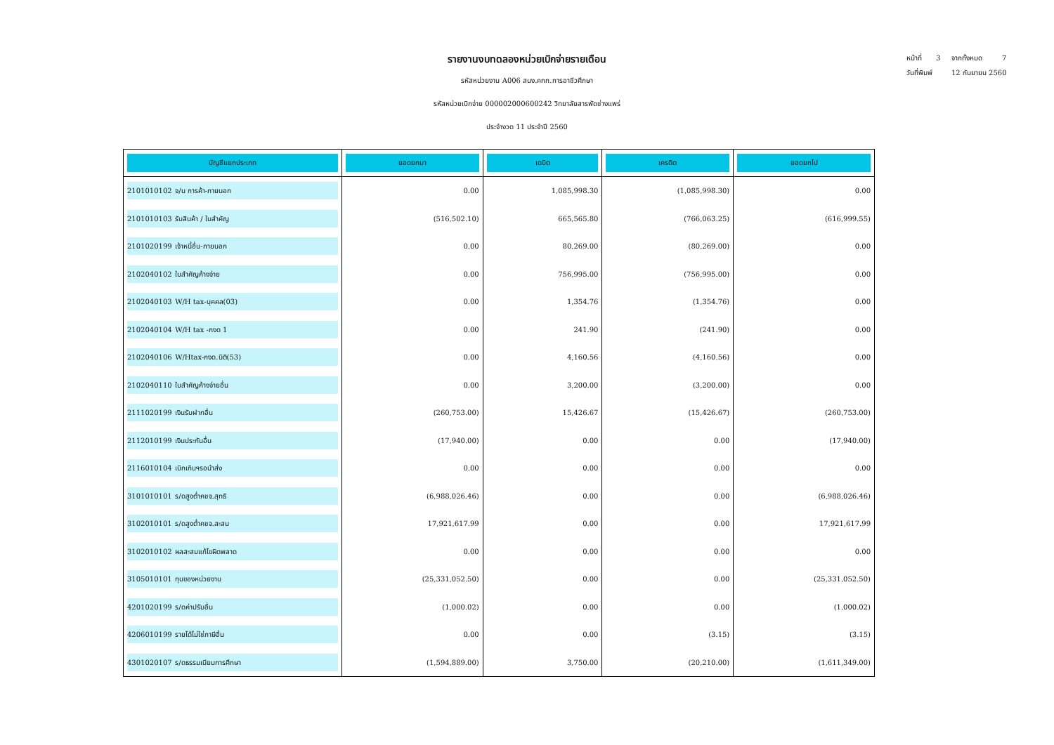รายงานงบทดลองหน่วยเบิกจ่ายรายเดือน
รหัสหน่วยงาน A006 สนง.คกก.การอาชีวศึกษา
รหัสหน่วยเบิกจ่าย 000002000600242 วิทยาลัยสารพัดช่างแพร่
ประจำงวด 11 ประจำปี 2560
หน้าที่ 3 จากทั้งหมด 7
วันที่พิมพ์ 12 กันยายน 2560
| บัญชีแยกประเภท | ยอดยกมา | เดบิต | เครดิต | ยอดยกไป |
| --- | --- | --- | --- | --- |
| 2101010102 จ/น การค้า-ภายนอก | 0.00 | 1,085,998.30 | (1,085,998.30) | 0.00 |
| 2101010103 รับสินค้า / ใบสำคัญ | (516,502.10) | 665,565.80 | (766,063.25) | (616,999.55) |
| 2101020199 เจ้าหนี้อื่น-ภายนอก | 0.00 | 80,269.00 | (80,269.00) | 0.00 |
| 2102040102 ใบสำคัญค้างจ่าย | 0.00 | 756,995.00 | (756,995.00) | 0.00 |
| 2102040103 W/H tax-บุคคล(03) | 0.00 | 1,354.76 | (1,354.76) | 0.00 |
| 2102040104 W/H tax -ภงด 1 | 0.00 | 241.90 | (241.90) | 0.00 |
| 2102040106 W/Htax-ภงด.นิติ(53) | 0.00 | 4,160.56 | (4,160.56) | 0.00 |
| 2102040110 ใบสำคัญค้างจ่ายอื่น | 0.00 | 3,200.00 | (3,200.00) | 0.00 |
| 2111020199 เงินรับฝากอื่น | (260,753.00) | 15,426.67 | (15,426.67) | (260,753.00) |
| 2112010199 เงินประกันอื่น | (17,940.00) | 0.00 | 0.00 | (17,940.00) |
| 2116010104 เบิกเกินฯรอนำส่ง | 0.00 | 0.00 | 0.00 | 0.00 |
| 3101010101 ร/ดสูงต่ำคชจ.สุทธิ | (6,988,026.46) | 0.00 | 0.00 | (6,988,026.46) |
| 3102010101 ร/ดสูงต่ำคชจ.สะสม | 17,921,617.99 | 0.00 | 0.00 | 17,921,617.99 |
| 3102010102 ผลสะสมแก้ไขผิดพลาด | 0.00 | 0.00 | 0.00 | 0.00 |
| 3105010101 ทุนของหน่วยงาน | (25,331,052.50) | 0.00 | 0.00 | (25,331,052.50) |
| 4201020199 ร/ดค่าปรับอื่น | (1,000.02) | 0.00 | 0.00 | (1,000.02) |
| 4206010199 รายได้ไม่ใช่ภาษีอื่น | 0.00 | 0.00 | (3.15) | (3.15) |
| 4301020107 ร/ดธรรมเนียมการศึกษา | (1,594,889.00) | 3,750.00 | (20,210.00) | (1,611,349.00) |